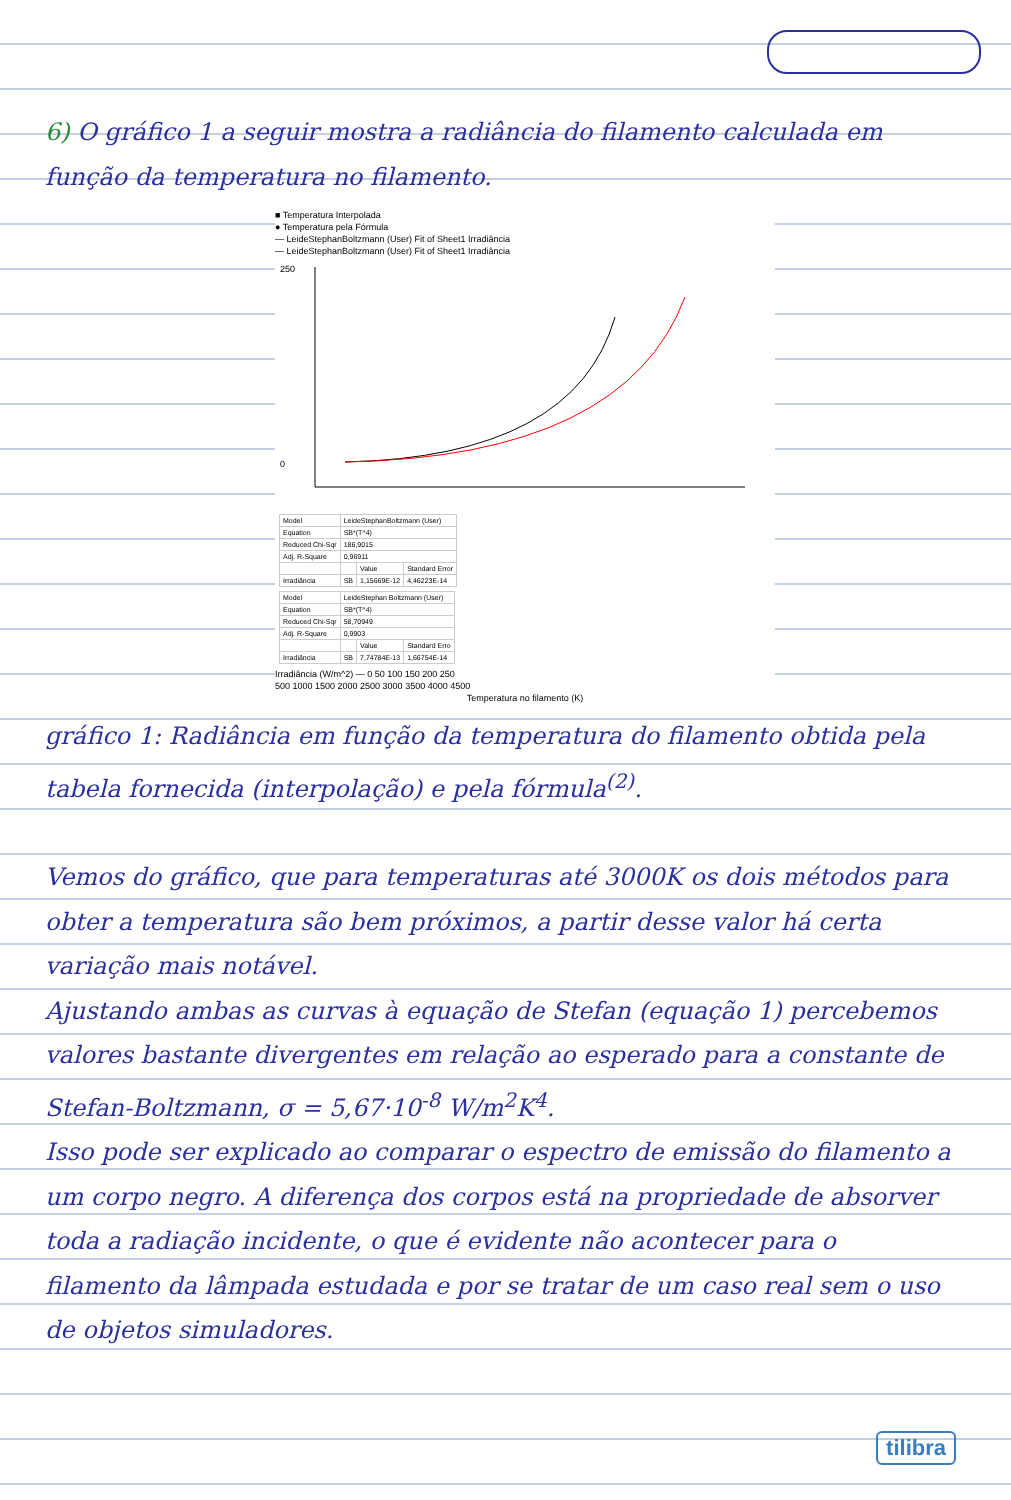6) O gráfico 1 a seguir mostra a radiância do filamento calculada em função da temperatura no filamento.
■ Temperatura Interpolada
● Temperatura pela Fórmula
— LeideStephanBoltzmann (User) Fit of Sheet1 Irradiância
— LeideStephanBoltzmann (User) Fit of Sheet1 Irradiância
250
0
| Model | LeideStephanBoltzmann (User) | | |
| Equation | SB*(T^4) | | |
| Reduced Chi-Sqr | 186,9015 | | |
| Adj. R-Square | 0,96911 | | |
| | | Value | Standard Error |
| Irradiância | SB | 1,15669E-12 | 4,46223E-14 |
| Model | LeideStephan Boltzmann (User) | | |
| Equation | SB*(T^4) | | |
| Reduced Chi-Sqr | 58,70949 | | |
| Adj. R-Square | 0,9903 | | |
| | | Value | Standard Erro |
| Irradiância | SB | 7,74784E-13 | 1,66754E-14 |
Irradiância (W/m^2) — 0 50 100 150 200 250
500 1000 1500 2000 2500 3000 3500 4000 4500
Temperatura no filamento (K)
gráfico 1: Radiância em função da temperatura do filamento obtida pela tabela fornecida (interpolação) e pela fórmula<sup>(2)</sup>.
Vemos do gráfico, que para temperaturas até 3000K os dois métodos para obter a temperatura são bem próximos, a partir desse valor há certa variação mais notável.
Ajustando ambas as curvas à equação de Stefan (equação 1) percebemos valores bastante divergentes em relação ao esperado para a constante de Stefan-Boltzmann, σ = 5,67·10<sup>-8</sup> W/m<sup>2</sup>K<sup>4</sup>.
Isso pode ser explicado ao comparar o espectro de emissão do filamento a um corpo negro. A diferença dos corpos está na propriedade de absorver toda a radiação incidente, o que é evidente não acontecer para o filamento da lâmpada estudada e por se tratar de um caso real sem o uso de objetos simuladores.
tilibra